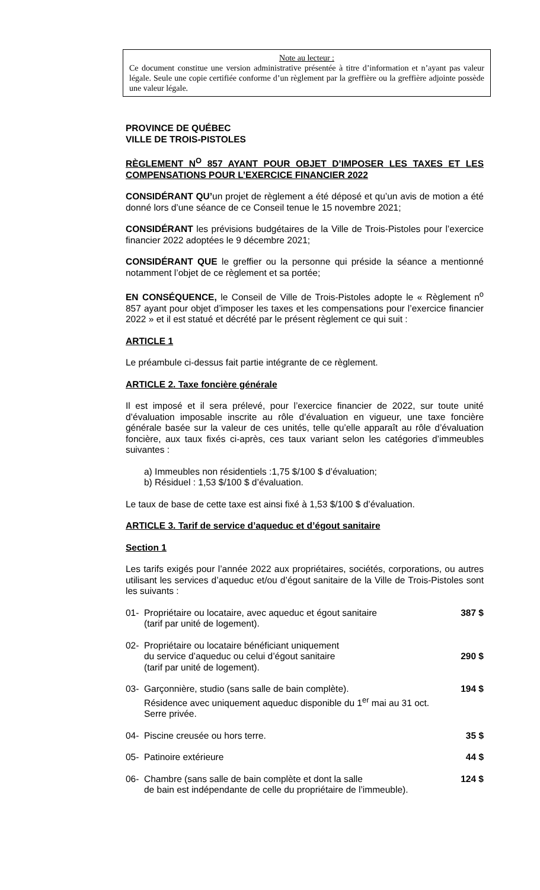Note au lecteur :
Ce document constitue une version administrative présentée à titre d’information et n’ayant pas valeur légale. Seule une copie certifiée conforme d’un règlement par la greffière ou la greffière adjointe possède une valeur légale.
PROVINCE DE QUÉBEC
VILLE DE TROIS-PISTOLES
RÈGLEMENT N<sup>O</sup> 857 AYANT POUR OBJET D’IMPOSER LES TAXES ET LES COMPENSATIONS POUR L’EXERCICE FINANCIER 2022
CONSIDÉRANT QU’un projet de règlement a été déposé et qu’un avis de motion a été donné lors d’une séance de ce Conseil tenue le 15 novembre 2021;
CONSIDÉRANT les prévisions budgétaires de la Ville de Trois-Pistoles pour l’exercice financier 2022 adoptées le 9 décembre 2021;
CONSIDÉRANT QUE le greffier ou la personne qui préside la séance a mentionné notamment l’objet de ce règlement et sa portée;
EN CONSÉQUENCE, le Conseil de Ville de Trois-Pistoles adopte le « Règlement n<sup>o</sup> 857 ayant pour objet d’imposer les taxes et les compensations pour l’exercice financier 2022 » et il est statué et décrété par le présent règlement ce qui suit :
ARTICLE 1
Le préambule ci-dessus fait partie intégrante de ce règlement.
ARTICLE 2. Taxe foncière générale
Il est imposé et il sera prélevé, pour l’exercice financier de 2022, sur toute unité d’évaluation imposable inscrite au rôle d’évaluation en vigueur, une taxe foncière générale basée sur la valeur de ces unités, telle qu’elle apparaît au rôle d’évaluation foncière, aux taux fixés ci-après, ces taux variant selon les catégories d’immeubles suivantes :
a) Immeubles non résidentiels :1,75 $/100 $ d’évaluation;
b) Résiduel : 1,53 $/100 $ d’évaluation.
Le taux de base de cette taxe est ainsi fixé à 1,53 $/100 $ d’évaluation.
ARTICLE 3. Tarif de service d’aqueduc et d’égout sanitaire
Section 1
Les tarifs exigés pour l’année 2022 aux propriétaires, sociétés, corporations, ou autres utilisant les services d’aqueduc et/ou d’égout sanitaire de la Ville de Trois-Pistoles sont les suivants :
01- Propriétaire ou locataire, avec aqueduc et égout sanitaire
(tarif par unité de logement).
387 $
02- Propriétaire ou locataire bénéficiant uniquement
du service d’aqueduc ou celui d’égout sanitaire
(tarif par unité de logement).
290 $
03- Garçonnière, studio (sans salle de bain complète).
Résidence avec uniquement aqueduc disponible du 1<sup>er</sup> mai au 31 oct.
Serre privée.
194 $
04- Piscine creusée ou hors terre. 35 $
05- Patinoire extérieure 44 $
06- Chambre (sans salle de bain complète et dont la salle
de bain est indépendante de celle du propriétaire de l’immeuble).
124 $